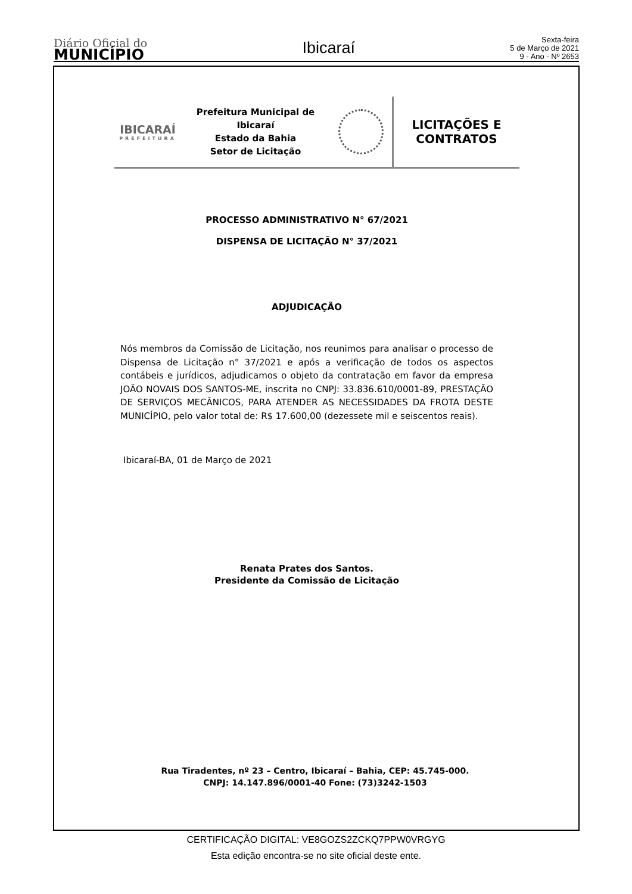Diário Oficial do
MUNICÍPIO
Ibicaraí
Sexta-feira
5 de Março de 2021
9 - Ano - Nº 2653
IBICARAÍ
PREFEITURA
Prefeitura Municipal de Ibicaraí
Estado da Bahia
Setor de Licitação
LICITAÇÕES E
CONTRATOS
PROCESSO ADMINISTRATIVO N° 67/2021
DISPENSA DE LICITAÇÃO N° 37/2021
ADJUDICAÇÃO
Nós membros da Comissão de Licitação, nos reunimos para analisar o processo de Dispensa de Licitação n° 37/2021 e após a verificação de todos os aspectos contábeis e jurídicos, adjudicamos o objeto da contratação em favor da empresa JOÃO NOVAIS DOS SANTOS-ME, inscrita no CNPJ: 33.836.610/0001-89, PRESTAÇÃO DE SERVIÇOS MECÂNICOS, PARA ATENDER AS NECESSIDADES DA FROTA DESTE MUNICÍPIO, pelo valor total de: R$ 17.600,00 (dezessete mil e seiscentos reais).
Ibicaraí-BA, 01 de Março de 2021
Renata Prates dos Santos.
Presidente da Comissão de Licitação
Rua Tiradentes, nº 23 – Centro, Ibicaraí – Bahia, CEP: 45.745-000.
CNPJ: 14.147.896/0001-40 Fone: (73)3242-1503
CERTIFICAÇÃO DIGITAL: VE8GOZS2ZCKQ7PPW0VRGYG
Esta edição encontra-se no site oficial deste ente.